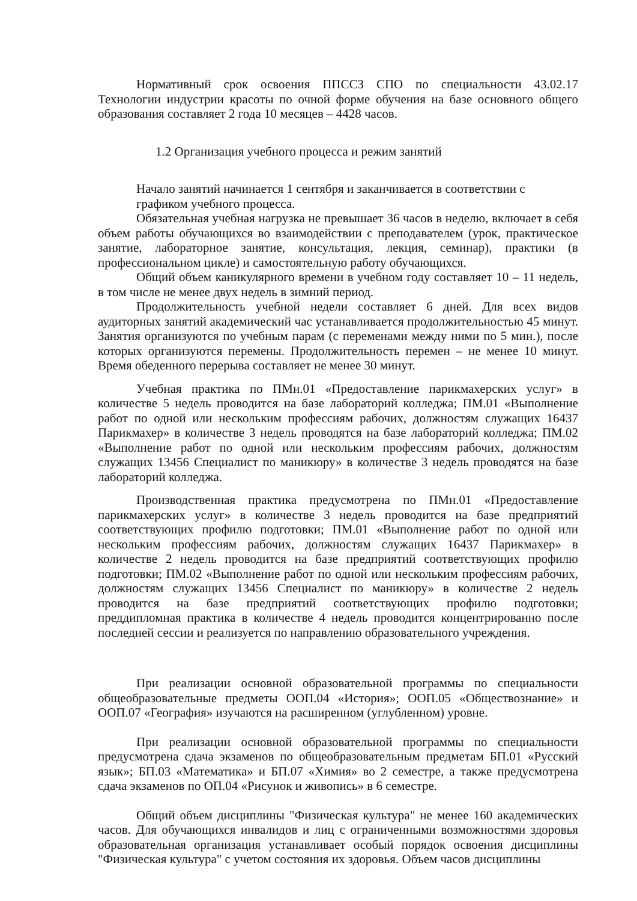Нормативный срок освоения ППССЗ СПО по специальности 43.02.17 Технологии индустрии красоты по очной форме обучения на базе основного общего образования составляет 2 года 10 месяцев – 4428 часов.
1.2 Организация учебного процесса и режим занятий
Начало занятий начинается 1 сентября и заканчивается в соответствии с графиком учебного процесса.
Обязательная учебная нагрузка не превышает 36 часов в неделю, включает в себя объем работы обучающихся во взаимодействии с преподавателем (урок, практическое занятие, лабораторное занятие, консультация, лекция, семинар), практики (в профессиональном цикле) и самостоятельную работу обучающихся.
Общий объем каникулярного времени в учебном году составляет 10 – 11 недель, в том числе не менее двух недель в зимний период.
Продолжительность учебной недели составляет 6 дней. Для всех видов аудиторных занятий академический час устанавливается продолжительностью 45 минут. Занятия организуются по учебным парам (с переменами между ними по 5 мин.), после которых организуются перемены. Продолжительность перемен – не менее 10 минут. Время обеденного перерыва составляет не менее 30 минут.
Учебная практика по ПМн.01 «Предоставление парикмахерских услуг» в количестве 5 недель проводится на базе лабораторий колледжа; ПМ.01 «Выполнение работ по одной или нескольким профессиям рабочих, должностям служащих 16437 Парикмахер» в количестве 3 недель проводятся на базе лабораторий колледжа; ПМ.02 «Выполнение работ по одной или нескольким профессиям рабочих, должностям служащих 13456 Специалист по маникюру» в количестве 3 недель проводятся на базе лабораторий колледжа.
Производственная практика предусмотрена по ПМн.01 «Предоставление парикмахерских услуг» в количестве 3 недель проводится на базе предприятий соответствующих профилю подготовки; ПМ.01 «Выполнение работ по одной или нескольким профессиям рабочих, должностям служащих 16437 Парикмахер» в количестве 2 недель проводится на базе предприятий соответствующих профилю подготовки; ПМ.02 «Выполнение работ по одной или нескольким профессиям рабочих, должностям служащих 13456 Специалист по маникюру» в количестве 2 недель проводится на базе предприятий соответствующих профилю подготовки; преддипломная практика в количестве 4 недель проводится концентрированно после последней сессии и реализуется по направлению образовательного учреждения.
При реализации основной образовательной программы по специальности общеобразовательные предметы ООП.04 «История»; ООП.05 «Обществознание» и ООП.07 «География» изучаются на расширенном (углубленном) уровне.
При реализации основной образовательной программы по специальности предусмотрена сдача экзаменов по общеобразовательным предметам БП.01 «Русский язык»; БП.03 «Математика» и БП.07 «Химия» во 2 семестре, а также предусмотрена сдача экзаменов по ОП.04 «Рисунок и живопись» в 6 семестре.
Общий объем дисциплины "Физическая культура" не менее 160 академических часов. Для обучающихся инвалидов и лиц с ограниченными возможностями здоровья образовательная организация устанавливает особый порядок освоения дисциплины "Физическая культура" с учетом состояния их здоровья. Объем часов дисциплины